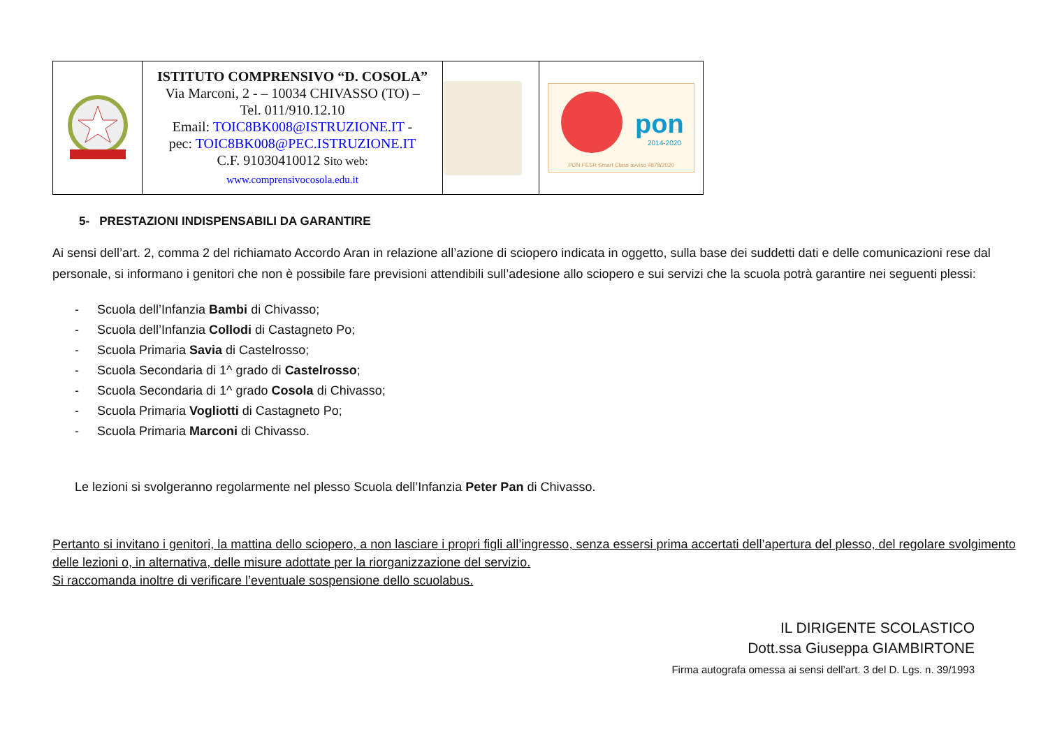| | ISTITUTO COMPRENSIVO “D. COSOLA” Via Marconi, 2 - – 10034 CHIVASSO (TO) – Tel. 011/910.12.10 Email: TOIC8BK008@ISTRUZIONE.IT - pec: TOIC8BK008@PEC.ISTRUZIONE.IT C.F. 91030410012 Sito web: www.comprensivocosola.edu.it | | pon 2014-2020 PON FESR Smart Class avviso 4878/2020 |
5- PRESTAZIONI INDISPENSABILI DA GARANTIRE
Ai sensi dell’art. 2, comma 2 del richiamato Accordo Aran in relazione all’azione di sciopero indicata in oggetto, sulla base dei suddetti dati e delle comunicazioni rese dal personale, si informano i genitori che non è possibile fare previsioni attendibili sull’adesione allo sciopero e sui servizi che la scuola potrà garantire nei seguenti plessi:
- Scuola dell’Infanzia Bambi di Chivasso;
- Scuola dell’Infanzia Collodi di Castagneto Po;
- Scuola Primaria Savia di Castelrosso;
- Scuola Secondaria di 1^ grado di Castelrosso;
- Scuola Secondaria di 1^ grado Cosola di Chivasso;
- Scuola Primaria Vogliotti di Castagneto Po;
- Scuola Primaria Marconi di Chivasso.
Le lezioni si svolgeranno regolarmente nel plesso Scuola dell’Infanzia Peter Pan di Chivasso.
Pertanto si invitano i genitori, la mattina dello sciopero, a non lasciare i propri figli all’ingresso, senza essersi prima accertati dell’apertura del plesso, del regolare svolgimento delle lezioni o, in alternativa, delle misure adottate per la riorganizzazione del servizio.
Si raccomanda inoltre di verificare l’eventuale sospensione dello scuolabus.
IL DIRIGENTE SCOLASTICO
Dott.ssa Giuseppa GIAMBIRTONE
Firma autografa omessa ai sensi dell’art. 3 del D. Lgs. n. 39/1993